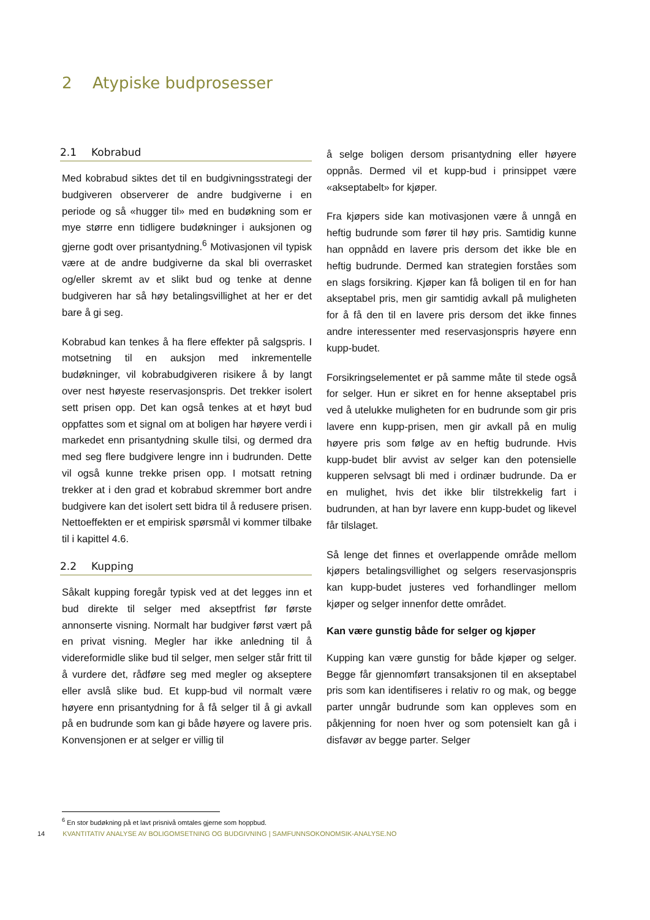2 Atypiske budprosesser
2.1 Kobrabud
Med kobrabud siktes det til en budgivningsstrategi der budgiveren observerer de andre budgiverne i en periode og så «hugger til» med en budøkning som er mye større enn tidligere budøkninger i auksjonen og gjerne godt over prisantydning.<sup>6</sup> Motivasjonen vil typisk være at de andre budgiverne da skal bli overrasket og/eller skremt av et slikt bud og tenke at denne budgiveren har så høy betalingsvillighet at her er det bare å gi seg.
Kobrabud kan tenkes å ha flere effekter på salgspris. I motsetning til en auksjon med inkrementelle budøkninger, vil kobrabudgiveren risikere å by langt over nest høyeste reservasjonspris. Det trekker isolert sett prisen opp. Det kan også tenkes at et høyt bud oppfattes som et signal om at boligen har høyere verdi i markedet enn prisantydning skulle tilsi, og dermed dra med seg flere budgivere lengre inn i budrunden. Dette vil også kunne trekke prisen opp. I motsatt retning trekker at i den grad et kobrabud skremmer bort andre budgivere kan det isolert sett bidra til å redusere prisen. Nettoeffekten er et empirisk spørsmål vi kommer tilbake til i kapittel 4.6.
2.2 Kupping
Såkalt kupping foregår typisk ved at det legges inn et bud direkte til selger med akseptfrist før første annonserte visning. Normalt har budgiver først vært på en privat visning. Megler har ikke anledning til å videreformidle slike bud til selger, men selger står fritt til å vurdere det, rådføre seg med megler og akseptere eller avslå slike bud. Et kupp-bud vil normalt være høyere enn prisantydning for å få selger til å gi avkall på en budrunde som kan gi både høyere og lavere pris. Konvensjonen er at selger er villig til
å selge boligen dersom prisantydning eller høyere oppnås. Dermed vil et kupp-bud i prinsippet være «akseptabelt» for kjøper.
Fra kjøpers side kan motivasjonen være å unngå en heftig budrunde som fører til høy pris. Samtidig kunne han oppnådd en lavere pris dersom det ikke ble en heftig budrunde. Dermed kan strategien forståes som en slags forsikring. Kjøper kan få boligen til en for han akseptabel pris, men gir samtidig avkall på muligheten for å få den til en lavere pris dersom det ikke finnes andre interessenter med reservasjonspris høyere enn kupp-budet.
Forsikringselementet er på samme måte til stede også for selger. Hun er sikret en for henne akseptabel pris ved å utelukke muligheten for en budrunde som gir pris lavere enn kupp-prisen, men gir avkall på en mulig høyere pris som følge av en heftig budrunde. Hvis kupp-budet blir avvist av selger kan den potensielle kupperen selvsagt bli med i ordinær budrunde. Da er en mulighet, hvis det ikke blir tilstrekkelig fart i budrunden, at han byr lavere enn kupp-budet og likevel får tilslaget.
Så lenge det finnes et overlappende område mellom kjøpers betalingsvillighet og selgers reservasjonspris kan kupp-budet justeres ved forhandlinger mellom kjøper og selger innenfor dette området.
Kan være gunstig både for selger og kjøper
Kupping kan være gunstig for både kjøper og selger. Begge får gjennomført transaksjonen til en akseptabel pris som kan identifiseres i relativ ro og mak, og begge parter unngår budrunde som kan oppleves som en påkjenning for noen hver og som potensielt kan gå i disfavør av begge parter. Selger
<sup>6</sup> En stor budøkning på et lavt prisnivå omtales gjerne som hoppbud.
14 KVANTITATIV ANALYSE AV BOLIGOMSETNING OG BUDGIVNING | SAMFUNNSOKONOMSIK-ANALYSE.NO